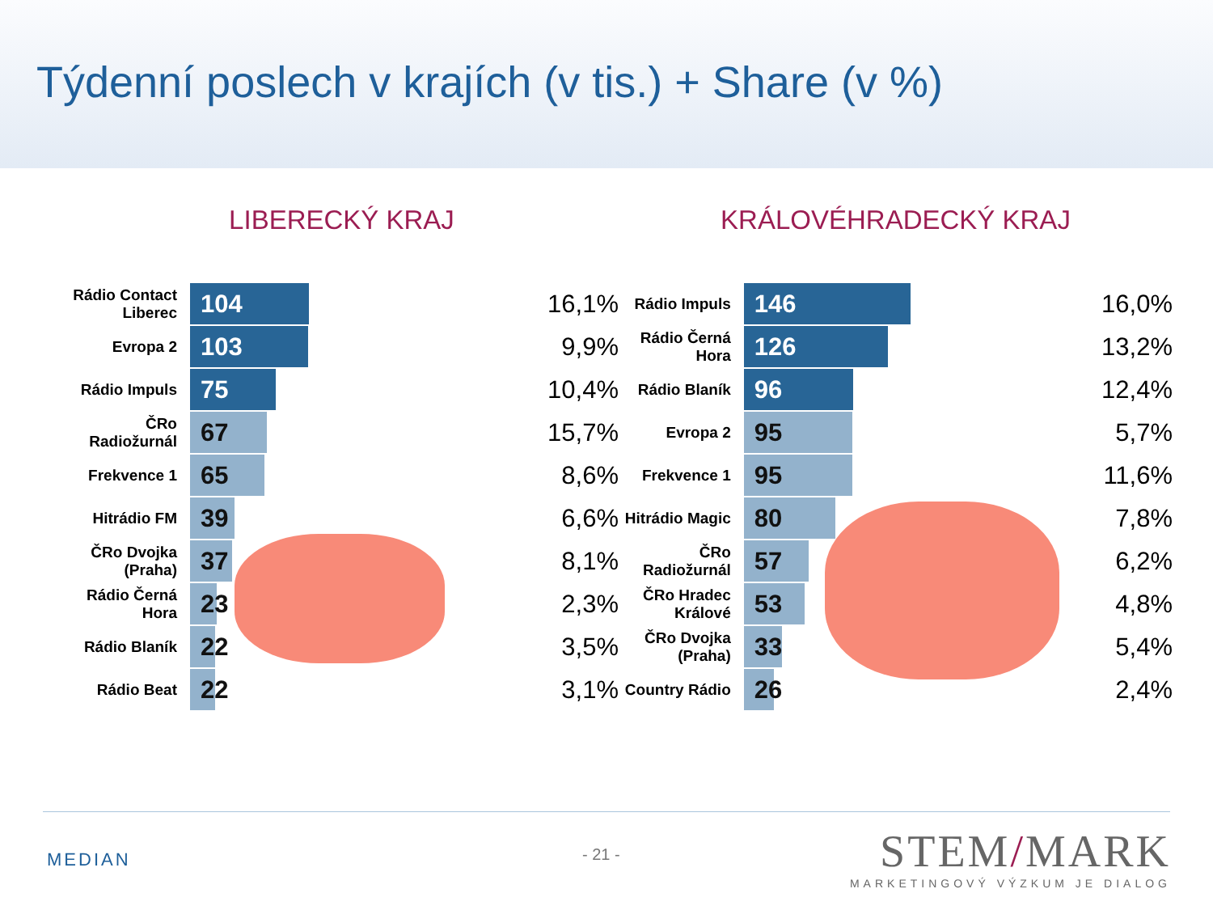Týdenní poslech v krajích (v tis.) + Share (v %)
LIBERECKÝ KRAJ
| Rádio Contact Liberec | 104 | 16,1% |
| Evropa 2 | 103 | 9,9% |
| Rádio Impuls | 75 | 10,4% |
| ČRo Radiožurnál | 67 | 15,7% |
| Frekvence 1 | 65 | 8,6% |
| Hitrádio FM | 39 | 6,6% |
| ČRo Dvojka (Praha) | 37 | 8,1% |
| Rádio Černá Hora | 23 | 2,3% |
| Rádio Blaník | 22 | 3,5% |
| Rádio Beat | 22 | 3,1% |
KRÁLOVÉHRADECKÝ KRAJ
| Rádio Impuls | 146 | 16,0% |
| Rádio Černá Hora | 126 | 13,2% |
| Rádio Blaník | 96 | 12,4% |
| Evropa 2 | 95 | 5,7% |
| Frekvence 1 | 95 | 11,6% |
| Hitrádio Magic | 80 | 7,8% |
| ČRo Radiožurnál | 57 | 6,2% |
| ČRo Hradec Králové | 53 | 4,8% |
| ČRo Dvojka (Praha) | 33 | 5,4% |
| Country Rádio | 26 | 2,4% |
MEDIAN - 21 -
STEM/MARK
MARKETINGOVÝ VÝZKUM JE DIALOG